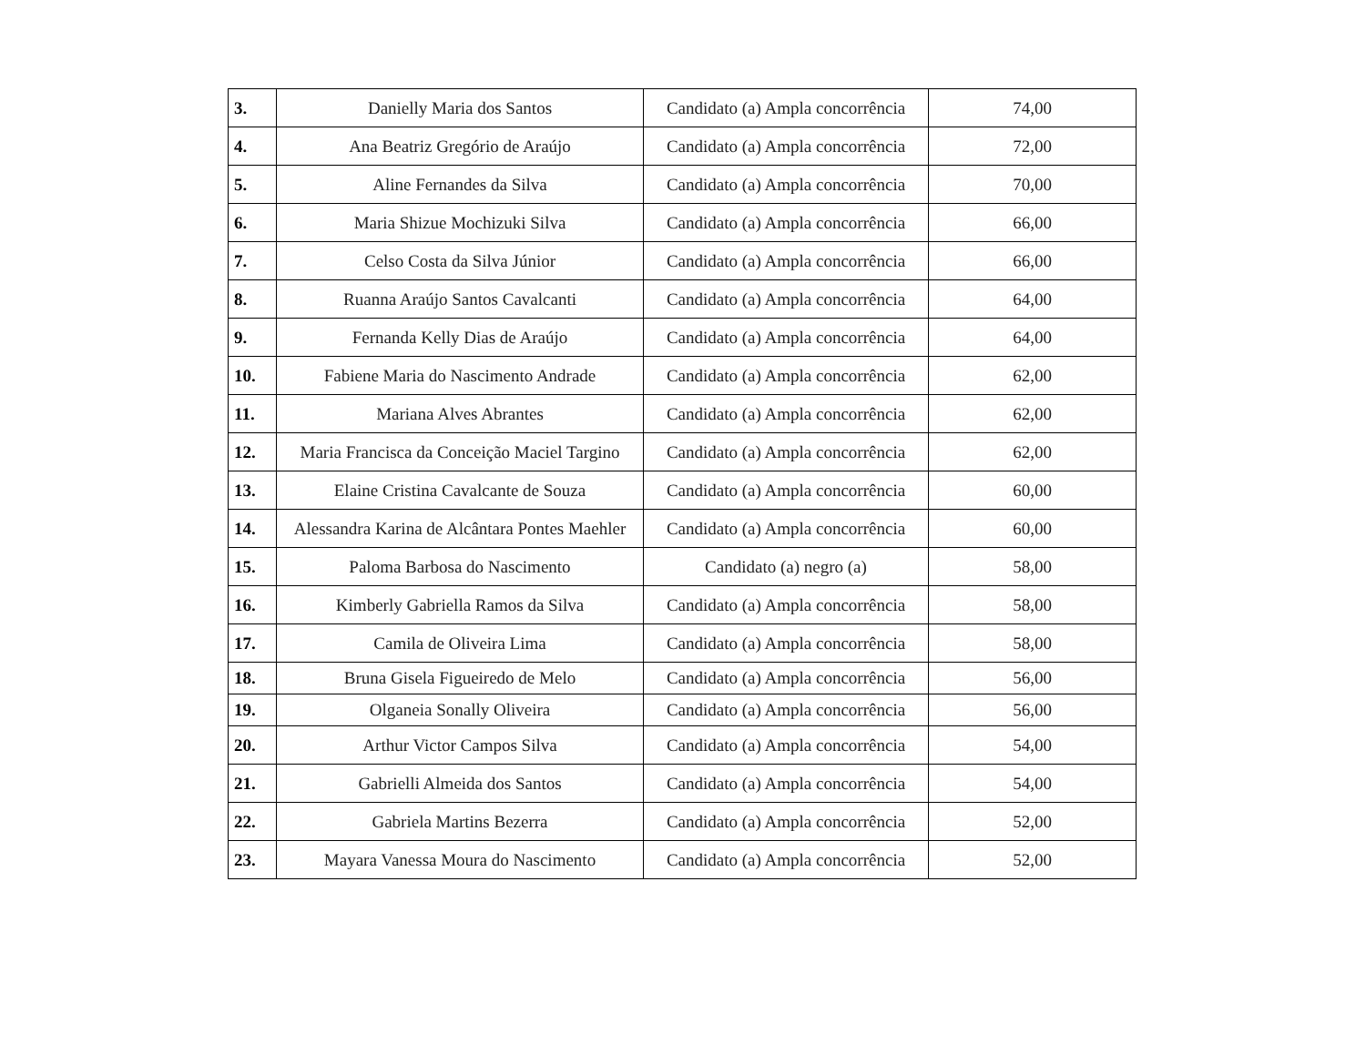| 3. | Danielly Maria dos Santos | Candidato (a) Ampla concorrência | 74,00 |
| 4. | Ana Beatriz Gregório de Araújo | Candidato (a) Ampla concorrência | 72,00 |
| 5. | Aline Fernandes da Silva | Candidato (a) Ampla concorrência | 70,00 |
| 6. | Maria Shizue Mochizuki Silva | Candidato (a) Ampla concorrência | 66,00 |
| 7. | Celso Costa da Silva Júnior | Candidato (a) Ampla concorrência | 66,00 |
| 8. | Ruanna Araújo Santos Cavalcanti | Candidato (a) Ampla concorrência | 64,00 |
| 9. | Fernanda Kelly Dias de Araújo | Candidato (a) Ampla concorrência | 64,00 |
| 10. | Fabiene Maria do Nascimento Andrade | Candidato (a) Ampla concorrência | 62,00 |
| 11. | Mariana Alves Abrantes | Candidato (a) Ampla concorrência | 62,00 |
| 12. | Maria Francisca da Conceição Maciel Targino | Candidato (a) Ampla concorrência | 62,00 |
| 13. | Elaine Cristina Cavalcante de Souza | Candidato (a) Ampla concorrência | 60,00 |
| 14. | Alessandra Karina de Alcântara Pontes Maehler | Candidato (a) Ampla concorrência | 60,00 |
| 15. | Paloma Barbosa do Nascimento | Candidato (a) negro (a) | 58,00 |
| 16. | Kimberly Gabriella Ramos da Silva | Candidato (a) Ampla concorrência | 58,00 |
| 17. | Camila de Oliveira Lima | Candidato (a) Ampla concorrência | 58,00 |
| 18. | Bruna Gisela Figueiredo de Melo | Candidato (a) Ampla concorrência | 56,00 |
| 19. | Olganeia Sonally Oliveira | Candidato (a) Ampla concorrência | 56,00 |
| 20. | Arthur Victor Campos Silva | Candidato (a) Ampla concorrência | 54,00 |
| 21. | Gabrielli Almeida dos Santos | Candidato (a) Ampla concorrência | 54,00 |
| 22. | Gabriela Martins Bezerra | Candidato (a) Ampla concorrência | 52,00 |
| 23. | Mayara Vanessa Moura do Nascimento | Candidato (a) Ampla concorrência | 52,00 |